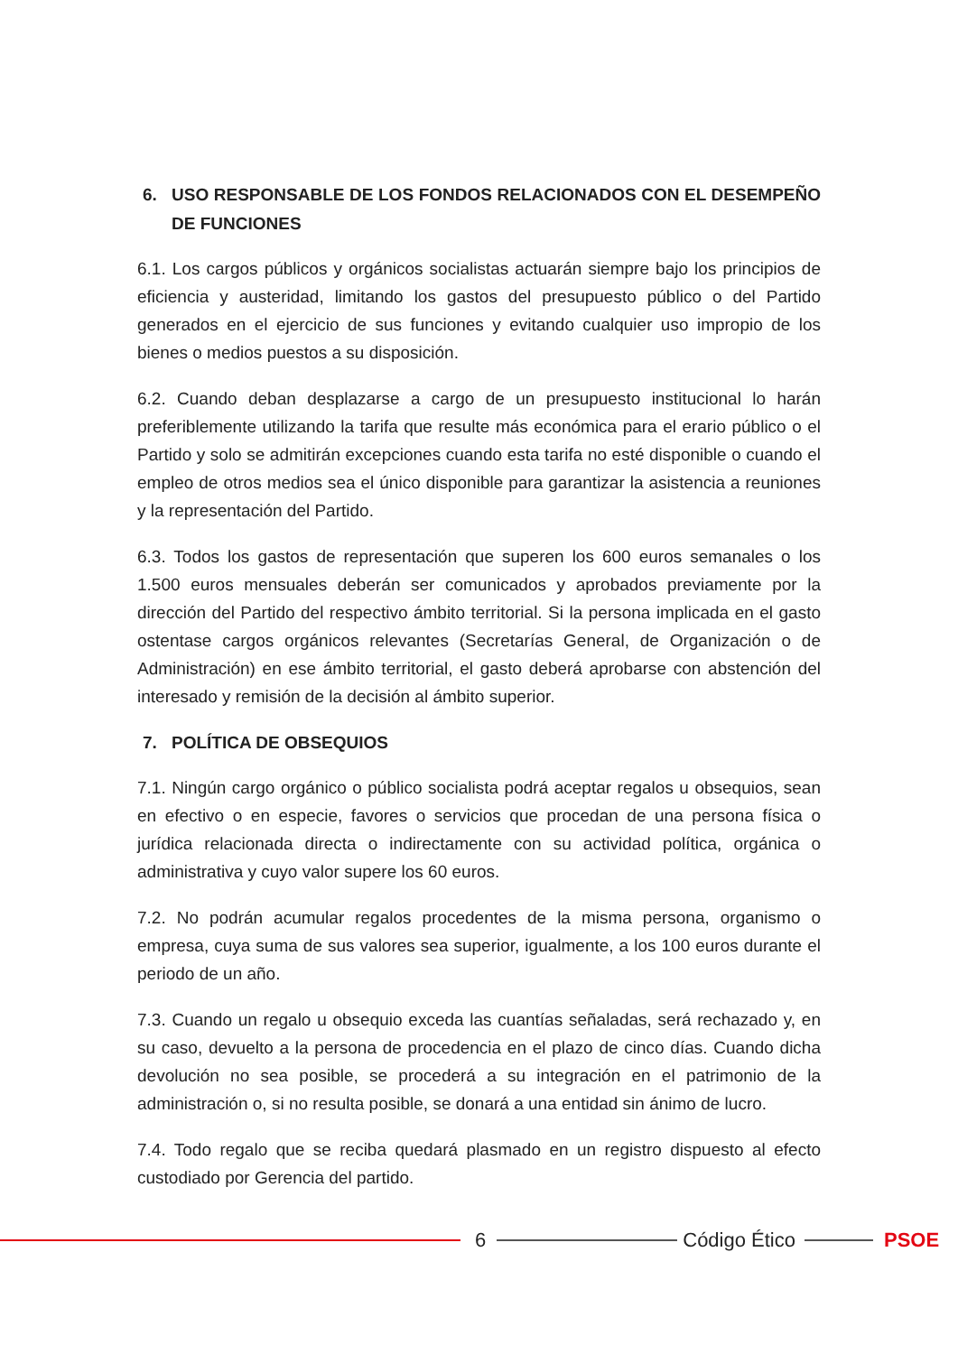6. USO RESPONSABLE DE LOS FONDOS RELACIONADOS CON EL DESEMPEÑO DE FUNCIONES
6.1. Los cargos públicos y orgánicos socialistas actuarán siempre bajo los principios de eficiencia y austeridad, limitando los gastos del presupuesto público o del Partido generados en el ejercicio de sus funciones y evitando cualquier uso impropio de los bienes o medios puestos a su disposición.
6.2. Cuando deban desplazarse a cargo de un presupuesto institucional lo harán preferiblemente utilizando la tarifa que resulte más económica para el erario público o el Partido y solo se admitirán excepciones cuando esta tarifa no esté disponible o cuando el empleo de otros medios sea el único disponible para garantizar la asistencia a reuniones y la representación del Partido.
6.3. Todos los gastos de representación que superen los 600 euros semanales o los 1.500 euros mensuales deberán ser comunicados y aprobados previamente por la dirección del Partido del respectivo ámbito territorial. Si la persona implicada en el gasto ostentase cargos orgánicos relevantes (Secretarías General, de Organización o de Administración) en ese ámbito territorial, el gasto deberá aprobarse con abstención del interesado y remisión de la decisión al ámbito superior.
7. POLÍTICA DE OBSEQUIOS
7.1. Ningún cargo orgánico o público socialista podrá aceptar regalos u obsequios, sean en efectivo o en especie, favores o servicios que procedan de una persona física o jurídica relacionada directa o indirectamente con su actividad política, orgánica o administrativa y cuyo valor supere los 60 euros.
7.2. No podrán acumular regalos procedentes de la misma persona, organismo o empresa, cuya suma de sus valores sea superior, igualmente, a los 100 euros durante el periodo de un año.
7.3. Cuando un regalo u obsequio exceda las cuantías señaladas, será rechazado y, en su caso, devuelto a la persona de procedencia en el plazo de cinco días. Cuando dicha devolución no sea posible, se procederá a su integración en el patrimonio de la administración o, si no resulta posible, se donará a una entidad sin ánimo de lucro.
7.4. Todo regalo que se reciba quedará plasmado en un registro dispuesto al efecto custodiado por Gerencia del partido.
6 Código Ético PSOE